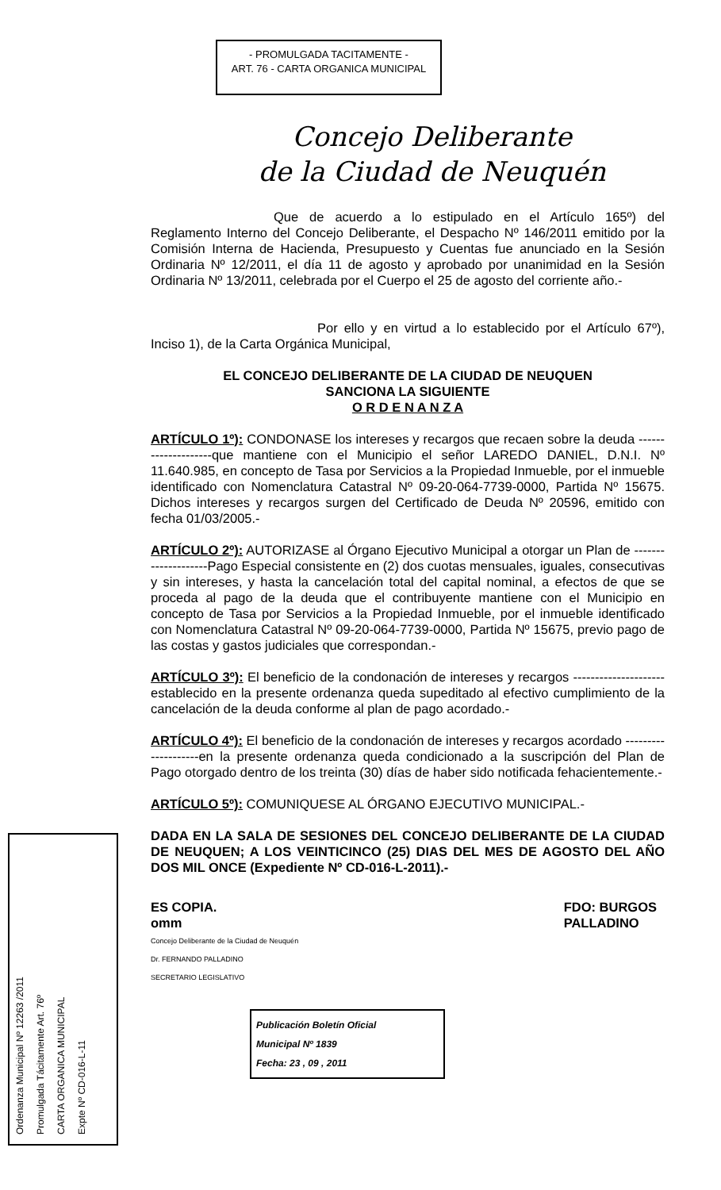- PROMULGADA TACITAMENTE -
ART. 76 - CARTA ORGANICA MUNICIPAL
Concejo Deliberante
de la Ciudad de Neuquén
Que de acuerdo a lo estipulado en el Artículo 165º) del Reglamento Interno del Concejo Deliberante, el Despacho Nº 146/2011 emitido por la Comisión Interna de Hacienda, Presupuesto y Cuentas fue anunciado en la Sesión Ordinaria Nº 12/2011, el día 11 de agosto y aprobado por unanimidad en la Sesión Ordinaria Nº 13/2011, celebrada por el Cuerpo el 25 de agosto del corriente año.-
Por ello y en virtud a lo establecido por el Artículo 67º), Inciso 1), de la Carta Orgánica Municipal,
EL CONCEJO DELIBERANTE DE LA CIUDAD DE NEUQUEN
SANCIONA LA SIGUIENTE
O R D E N A N Z A
ARTÍCULO 1º): CONDONASE los intereses y recargos que recaen sobre la deuda --------------------que mantiene con el Municipio el señor LAREDO DANIEL, D.N.I. Nº 11.640.985, en concepto de Tasa por Servicios a la Propiedad Inmueble, por el inmueble identificado con Nomenclatura Catastral Nº 09-20-064-7739-0000, Partida Nº 15675. Dichos intereses y recargos surgen del Certificado de Deuda Nº 20596, emitido con fecha 01/03/2005.-
ARTÍCULO 2º): AUTORIZASE al Órgano Ejecutivo Municipal a otorgar un Plan de --------------------Pago Especial consistente en (2) dos cuotas mensuales, iguales, consecutivas y sin intereses, y hasta la cancelación total del capital nominal, a efectos de que se proceda al pago de la deuda que el contribuyente mantiene con el Municipio en concepto de Tasa por Servicios a la Propiedad Inmueble, por el inmueble identificado con Nomenclatura Catastral Nº 09-20-064-7739-0000, Partida Nº 15675, previo pago de las costas y gastos judiciales que correspondan.-
ARTÍCULO 3º): El beneficio de la condonación de intereses y recargos ---------------------establecido en la presente ordenanza queda supeditado al efectivo cumplimiento de la cancelación de la deuda conforme al plan de pago acordado.-
ARTÍCULO 4º): El beneficio de la condonación de intereses y recargos acordado --------------------en la presente ordenanza queda condicionado a la suscripción del Plan de Pago otorgado dentro de los treinta (30) días de haber sido notificada fehacientemente.-
ARTÍCULO 5º): COMUNIQUESE AL ÓRGANO EJECUTIVO MUNICIPAL.-
DADA EN LA SALA DE SESIONES DEL CONCEJO DELIBERANTE DE LA CIUDAD DE NEUQUEN; A LOS VEINTICINCO (25) DIAS DEL MES DE AGOSTO DEL AÑO DOS MIL ONCE (Expediente Nº CD-016-L-2011).-
ES COPIA.
omm
Concejo Deliberante de la Ciudad de Neuquén
Dr. FERNANDO PALLADINO
SECRETARIO LEGISLATIVO
FDO: BURGOS
PALLADINO
Ordenanza Municipal Nº 12263 /2011
Promulgada Tácitamente Art. 76º
CARTA ORGANICA MUNICIPAL
Expte Nº CD-016-L-11
Publicación Boletín Oficial
Municipal Nº 1839
Fecha: 23 , 09 , 2011